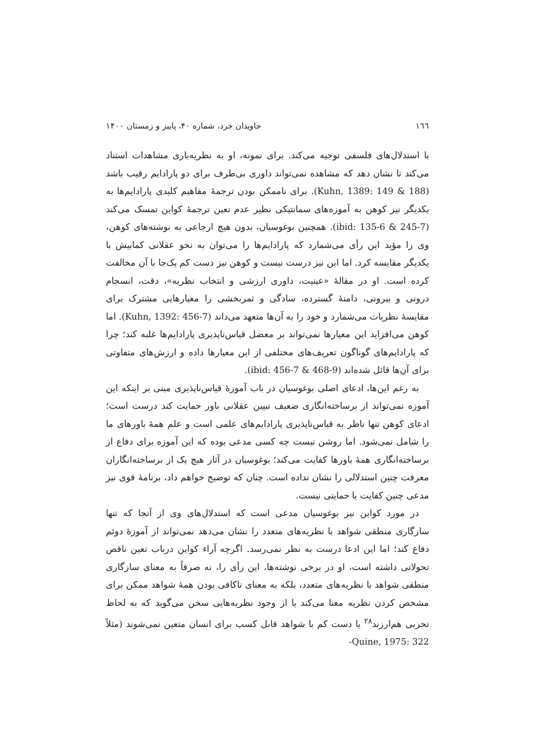۱٦٦ جاویدان خرد، شماره ۴۰، پاییز و زمستان ۱۴۰۰
با استدلال‌های فلسفی توجیه می‌کند. برای نمونه، او به نظریه‌باری مشاهدات استناد می‌کند تا نشان دهد که مشاهده نمی‌تواند داوری بی‌طرف برای دو پارادایم رقیب باشد (Kuhn, 1389: 149 & 188). برای ناممکن بودن ترجمهٔ مفاهیم کلیدی پارادایم‌ها به یکدیگر نیز کوهن به آموزه‌های سمانتیکی نظیر عدم تعین ترجمهٔ کواین تمسک می‌کند (ibid: 135-6 & 245-7). همچنین بوغوسیان، بدون هیچ ارجاعی به نوشته‌های کوهن، وی را مؤید این رأی می‌شمارد که پارادایم‌ها را می‌توان به نحو عقلانی کمابیش با یکدیگر مقایسه کرد. اما این نیز درست نیست و کوهن نیز دست کم یک‌جا با آن مخالفت کرده است. او در مقالهٔ «عینیت، داوری ارزشی و انتخاب نظریه»، دقت، انسجام درونی و بیرونی، دامنهٔ گسترده، سادگی و ثمربخشی را معیارهایی مشترک برای مقایسهٔ نظریات می‌شمارد و خود را به آن‌ها متعهد می‌داند (Kuhn, 1392: 456-7). اما کوهن می‌افزاید این معیارها نمی‌تواند بر معضل قیاس‌ناپذیری پارادایم‌ها غلبه کند؛ چرا که پارادایم‌های گوناگون تعریف‌های مختلفی از این معیارها داده و ارزش‌های متفاوتی برای آن‌ها قائل شده‌اند (ibid: 456-7 & 468-9).
به رغم این‌ها، ادعای اصلی بوغوسیان در باب آموزهٔ قیاس‌ناپذیری مبنی بر اینکه این آموزه نمی‌تواند از برساخته‌انگاری ضعیف تبیین عقلانی باور حمایت کند درست است؛ ادعای کوهن تنها ناظر به قیاس‌ناپذیری پارادایم‌های علمی است و علم همهٔ باورهای ما را شامل نمی‌شود. اما روشن نیست چه کسی مدعی بوده که این آموزه برای دفاع از برساخته‌انگاری همهٔ باورها کفایت می‌کند؛ بوغوسیان در آثار هیچ یک از برساخته‌انگاران معرفت چنین استدلالی را نشان نداده است. چنان که توضیح خواهم داد، برنامهٔ قوی نیز مدعی چنین کفایت یا حمایتی نیست.
در مورد کواین نیز بوغوسیان مدعی است که استدلال‌های وی از آنجا که تنها سازگاری منطقی شواهد با نظریه‌های متعدد را نشان می‌دهد نمی‌تواند از آموزهٔ دوئم دفاع کند؛ اما این ادعا درست به نظر نمی‌رسد. اگرچه آراء کواین درباب تعین ناقص تحولاتی داشته است، او در برخی نوشته‌ها، این رأی را، نه صرفاً به معنای سازگاری منطقی شواهد با نظریه‌های متعدد، بلکه به معنای ناکافی بودن همهٔ شواهد ممکن برای مشخص کردن نظریه معنا می‌کند یا از وجود نظریه‌هایی سخن می‌گوید که به لحاظ تجربی هم‌ارزند<sup>۲۸</sup> یا دست کم با شواهد قابل کسب برای انسان متعین نمی‌شوند (مثلاً Quine, 1975: 322-